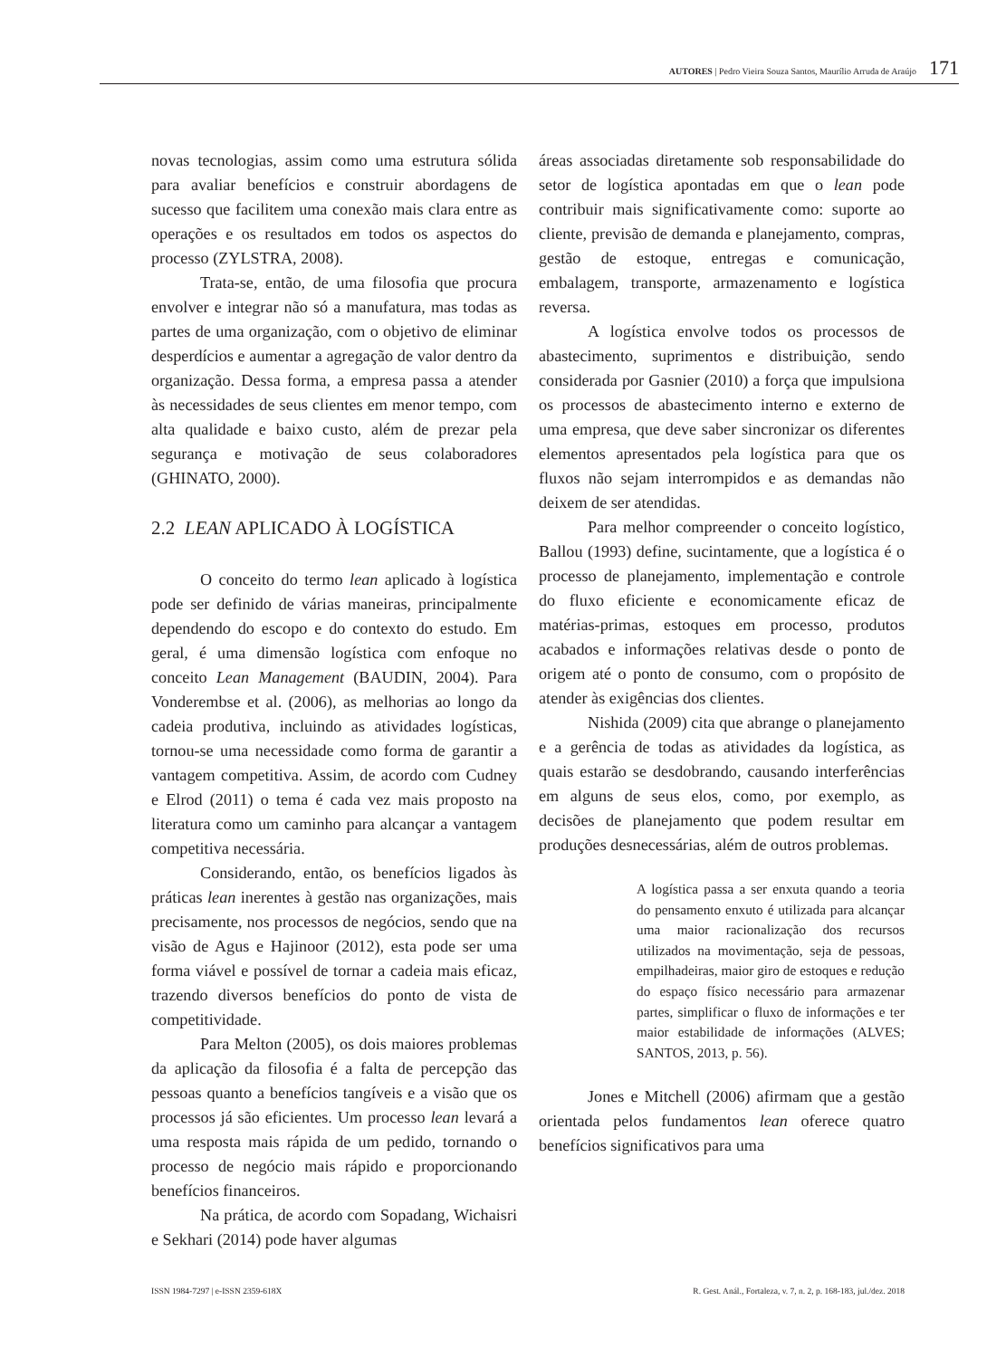AUTORES | Pedro Vieira Souza Santos, Maurílio Arruda de Araújo 171
novas tecnologias, assim como uma estrutura sólida para avaliar benefícios e construir abordagens de sucesso que facilitem uma conexão mais clara entre as operações e os resultados em todos os aspectos do processo (ZYLSTRA, 2008).
Trata-se, então, de uma filosofia que procura envolver e integrar não só a manufatura, mas todas as partes de uma organização, com o objetivo de eliminar desperdícios e aumentar a agregação de valor dentro da organização. Dessa forma, a empresa passa a atender às necessidades de seus clientes em menor tempo, com alta qualidade e baixo custo, além de prezar pela segurança e motivação de seus colaboradores (GHINATO, 2000).
2.2 LEAN APLICADO À LOGÍSTICA
O conceito do termo lean aplicado à logística pode ser definido de várias maneiras, principalmente dependendo do escopo e do contexto do estudo. Em geral, é uma dimensão logística com enfoque no conceito Lean Management (BAUDIN, 2004). Para Vonderembse et al. (2006), as melhorias ao longo da cadeia produtiva, incluindo as atividades logísticas, tornou-se uma necessidade como forma de garantir a vantagem competitiva. Assim, de acordo com Cudney e Elrod (2011) o tema é cada vez mais proposto na literatura como um caminho para alcançar a vantagem competitiva necessária.
Considerando, então, os benefícios ligados às práticas lean inerentes à gestão nas organizações, mais precisamente, nos processos de negócios, sendo que na visão de Agus e Hajinoor (2012), esta pode ser uma forma viável e possível de tornar a cadeia mais eficaz, trazendo diversos benefícios do ponto de vista de competitividade.
Para Melton (2005), os dois maiores problemas da aplicação da filosofia é a falta de percepção das pessoas quanto a benefícios tangíveis e a visão que os processos já são eficientes. Um processo lean levará a uma resposta mais rápida de um pedido, tornando o processo de negócio mais rápido e proporcionando benefícios financeiros.
Na prática, de acordo com Sopadang, Wichaisri e Sekhari (2014) pode haver algumas
áreas associadas diretamente sob responsabilidade do setor de logística apontadas em que o lean pode contribuir mais significativamente como: suporte ao cliente, previsão de demanda e planejamento, compras, gestão de estoque, entregas e comunicação, embalagem, transporte, armazenamento e logística reversa.
A logística envolve todos os processos de abastecimento, suprimentos e distribuição, sendo considerada por Gasnier (2010) a força que impulsiona os processos de abastecimento interno e externo de uma empresa, que deve saber sincronizar os diferentes elementos apresentados pela logística para que os fluxos não sejam interrompidos e as demandas não deixem de ser atendidas.
Para melhor compreender o conceito logístico, Ballou (1993) define, sucintamente, que a logística é o processo de planejamento, implementação e controle do fluxo eficiente e economicamente eficaz de matérias-primas, estoques em processo, produtos acabados e informações relativas desde o ponto de origem até o ponto de consumo, com o propósito de atender às exigências dos clientes.
Nishida (2009) cita que abrange o planejamento e a gerência de todas as atividades da logística, as quais estarão se desdobrando, causando interferências em alguns de seus elos, como, por exemplo, as decisões de planejamento que podem resultar em produções desnecessárias, além de outros problemas.
A logística passa a ser enxuta quando a teoria do pensamento enxuto é utilizada para alcançar uma maior racionalização dos recursos utilizados na movimentação, seja de pessoas, empilhadeiras, maior giro de estoques e redução do espaço físico necessário para armazenar partes, simplificar o fluxo de informações e ter maior estabilidade de informações (ALVES; SANTOS, 2013, p. 56).
Jones e Mitchell (2006) afirmam que a gestão orientada pelos fundamentos lean oferece quatro benefícios significativos para uma
ISSN 1984-7297 | e-ISSN 2359-618X R. Gest. Anál., Fortaleza, v. 7, n. 2, p. 168-183, jul./dez. 2018